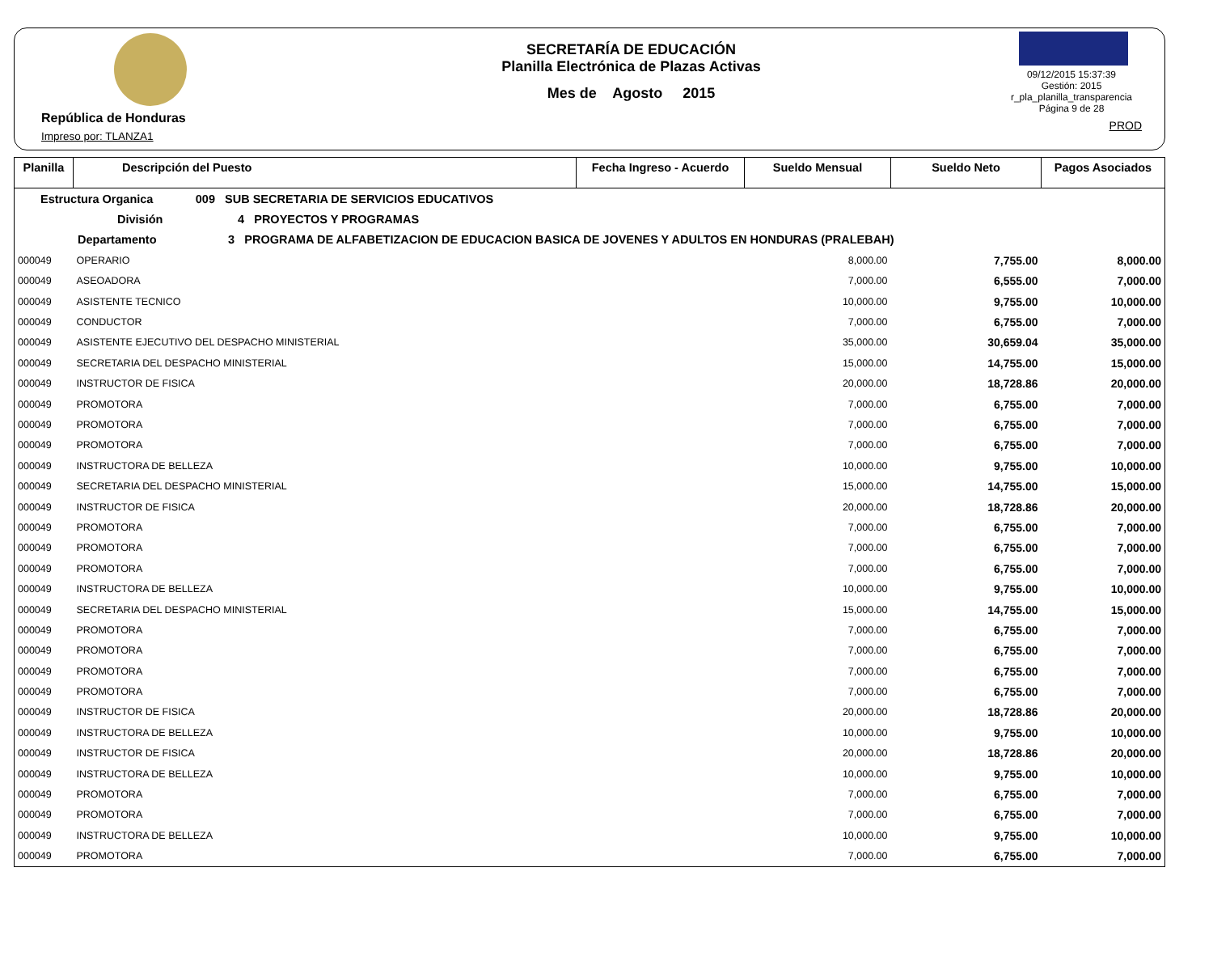República de Honduras
Impreso por: TLANZA1
SECRETARÍA DE EDUCACIÓN
Planilla Electrónica de Plazas Activas
Mes de Agosto 2015
09/12/2015 15:37:39
Gestión: 2015
r_pla_planilla_transparencia
Página 9 de 28
PROD
| Planilla | Descripción del Puesto | Fecha Ingreso - Acuerdo | Sueldo Mensual | Sueldo Neto | Pagos Asociados |
| --- | --- | --- | --- | --- | --- |
| Estructura Organica 009 SUB SECRETARIA DE SERVICIOS EDUCATIVOS | | | | | |
| División 4 PROYECTOS Y PROGRAMAS | | | | | |
| Departamento 3 PROGRAMA DE ALFABETIZACION DE EDUCACION BASICA DE JOVENES Y ADULTOS EN HONDURAS (PRALEBAH) | | | | | |
| 000049 | OPERARIO | | 8,000.00 | 7,755.00 | 8,000.00 |
| 000049 | ASEOADORA | | 7,000.00 | 6,555.00 | 7,000.00 |
| 000049 | ASISTENTE TECNICO | | 10,000.00 | 9,755.00 | 10,000.00 |
| 000049 | CONDUCTOR | | 7,000.00 | 6,755.00 | 7,000.00 |
| 000049 | ASISTENTE EJECUTIVO DEL DESPACHO MINISTERIAL | | 35,000.00 | 30,659.04 | 35,000.00 |
| 000049 | SECRETARIA DEL DESPACHO MINISTERIAL | | 15,000.00 | 14,755.00 | 15,000.00 |
| 000049 | INSTRUCTOR DE FISICA | | 20,000.00 | 18,728.86 | 20,000.00 |
| 000049 | PROMOTORA | | 7,000.00 | 6,755.00 | 7,000.00 |
| 000049 | PROMOTORA | | 7,000.00 | 6,755.00 | 7,000.00 |
| 000049 | PROMOTORA | | 7,000.00 | 6,755.00 | 7,000.00 |
| 000049 | INSTRUCTORA DE BELLEZA | | 10,000.00 | 9,755.00 | 10,000.00 |
| 000049 | SECRETARIA DEL DESPACHO MINISTERIAL | | 15,000.00 | 14,755.00 | 15,000.00 |
| 000049 | INSTRUCTOR DE FISICA | | 20,000.00 | 18,728.86 | 20,000.00 |
| 000049 | PROMOTORA | | 7,000.00 | 6,755.00 | 7,000.00 |
| 000049 | PROMOTORA | | 7,000.00 | 6,755.00 | 7,000.00 |
| 000049 | PROMOTORA | | 7,000.00 | 6,755.00 | 7,000.00 |
| 000049 | INSTRUCTORA DE BELLEZA | | 10,000.00 | 9,755.00 | 10,000.00 |
| 000049 | SECRETARIA DEL DESPACHO MINISTERIAL | | 15,000.00 | 14,755.00 | 15,000.00 |
| 000049 | PROMOTORA | | 7,000.00 | 6,755.00 | 7,000.00 |
| 000049 | PROMOTORA | | 7,000.00 | 6,755.00 | 7,000.00 |
| 000049 | PROMOTORA | | 7,000.00 | 6,755.00 | 7,000.00 |
| 000049 | PROMOTORA | | 7,000.00 | 6,755.00 | 7,000.00 |
| 000049 | INSTRUCTOR DE FISICA | | 20,000.00 | 18,728.86 | 20,000.00 |
| 000049 | INSTRUCTORA DE BELLEZA | | 10,000.00 | 9,755.00 | 10,000.00 |
| 000049 | INSTRUCTOR DE FISICA | | 20,000.00 | 18,728.86 | 20,000.00 |
| 000049 | INSTRUCTORA DE BELLEZA | | 10,000.00 | 9,755.00 | 10,000.00 |
| 000049 | PROMOTORA | | 7,000.00 | 6,755.00 | 7,000.00 |
| 000049 | PROMOTORA | | 7,000.00 | 6,755.00 | 7,000.00 |
| 000049 | INSTRUCTORA DE BELLEZA | | 10,000.00 | 9,755.00 | 10,000.00 |
| 000049 | PROMOTORA | | 7,000.00 | 6,755.00 | 7,000.00 |